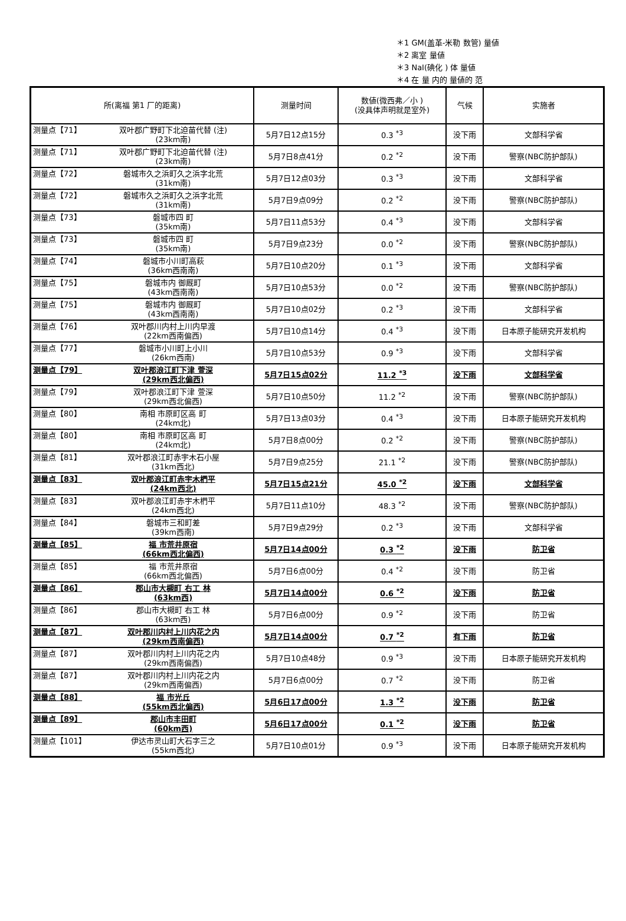＊1 GM(盖革-米勒 数管) 量値
＊2 离室 量値
＊3 NaI(碘化 ) 体 量値
＊4 在 量 内的 量値的 范
| 所(离福 第1 厂的距离) | 测量时间 | 数値(微西弗／小 ) (没具体声明就是室外) | 气候 | 实施者 |
| --- | --- | --- | --- | --- |
| 测量点【71】 双叶郡广野町下北迫苗代替 (注) (23km南) | 5月7日12点15分 | 0.3 <sup>*3</sup> | 没下雨 | 文部科学省 |
| 测量点【71】 双叶郡广野町下北迫苗代替 (注) (23km南) | 5月7日8点41分 | 0.2 <sup>*2</sup> | 没下雨 | 警察(NBC防护部队) |
| 测量点【72】 磐城市久之浜町久之浜字北荒 (31km南) | 5月7日12点03分 | 0.3 <sup>*3</sup> | 没下雨 | 文部科学省 |
| 测量点【72】 磐城市久之浜町久之浜字北荒 (31km南) | 5月7日9点09分 | 0.2 <sup>*2</sup> | 没下雨 | 警察(NBC防护部队) |
| 测量点【73】 磐城市四 町 (35km南) | 5月7日11点53分 | 0.4 <sup>*3</sup> | 没下雨 | 文部科学省 |
| 测量点【73】 磐城市四 町 (35km南) | 5月7日9点23分 | 0.0 <sup>*2</sup> | 没下雨 | 警察(NBC防护部队) |
| 测量点【74】 磐城市小川町高萩 (36km西南南) | 5月7日10点20分 | 0.1 <sup>*3</sup> | 没下雨 | 文部科学省 |
| 测量点【75】 磐城市内 御厩町 (43km西南南) | 5月7日10点53分 | 0.0 <sup>*2</sup> | 没下雨 | 警察(NBC防护部队) |
| 测量点【75】 磐城市内 御厩町 (43km西南南) | 5月7日10点02分 | 0.2 <sup>*3</sup> | 没下雨 | 文部科学省 |
| 测量点【76】 双叶郡川内村上川内早渡 (22km西南偏西) | 5月7日10点14分 | 0.4 <sup>*3</sup> | 没下雨 | 日本原子能研究开发机构 |
| 测量点【77】 磐城市小川町上小川 (26km西南) | 5月7日10点53分 | 0.9 <sup>*3</sup> | 没下雨 | 文部科学省 |
| 测量点【79】 双叶郡浪江町下津 萱深 (29km西北偏西) | 5月7日15点02分 | 11.2 <sup>*3</sup> | 没下雨 | 文部科学省 |
| 测量点【79】 双叶郡浪江町下津 萱深 (29km西北偏西) | 5月7日10点50分 | 11.2 <sup>*2</sup> | 没下雨 | 警察(NBC防护部队) |
| 测量点【80】 南相 市原町区高 町 (24km北) | 5月7日13点03分 | 0.4 <sup>*3</sup> | 没下雨 | 日本原子能研究开发机构 |
| 测量点【80】 南相 市原町区高 町 (24km北) | 5月7日8点00分 | 0.2 <sup>*2</sup> | 没下雨 | 警察(NBC防护部队) |
| 测量点【81】 双叶郡浪江町赤宇木石小屋 (31km西北) | 5月7日9点25分 | 21.1 <sup>*2</sup> | 没下雨 | 警察(NBC防护部队) |
| 测量点【83】 双叶郡浪江町赤宇木椚平 (24km西北) | 5月7日15点21分 | 45.0 <sup>*2</sup> | 没下雨 | 文部科学省 |
| 测量点【83】 双叶郡浪江町赤宇木椚平 (24km西北) | 5月7日11点10分 | 48.3 <sup>*2</sup> | 没下雨 | 警察(NBC防护部队) |
| 测量点【84】 磐城市三和町差 (39km西南) | 5月7日9点29分 | 0.2 <sup>*3</sup> | 没下雨 | 文部科学省 |
| 测量点【85】 福 市荒井原宿 (66km西北偏西) | 5月7日14点00分 | 0.3 <sup>*2</sup> | 没下雨 | 防卫省 |
| 测量点【85】 福 市荒井原宿 (66km西北偏西) | 5月7日6点00分 | 0.4 <sup>*2</sup> | 没下雨 | 防卫省 |
| 测量点【86】 郡山市大槻町 右工 林 (63km西) | 5月7日14点00分 | 0.6 <sup>*2</sup> | 没下雨 | 防卫省 |
| 测量点【86】 郡山市大槻町 右工 林 (63km西) | 5月7日6点00分 | 0.9 <sup>*2</sup> | 没下雨 | 防卫省 |
| 测量点【87】 双叶郡川内村上川内花之内 (29km西南偏西) | 5月7日14点00分 | 0.7 <sup>*2</sup> | 有下雨 | 防卫省 |
| 测量点【87】 双叶郡川内村上川内花之内 (29km西南偏西) | 5月7日10点48分 | 0.9 <sup>*3</sup> | 没下雨 | 日本原子能研究开发机构 |
| 测量点【87】 双叶郡川内村上川内花之内 (29km西南偏西) | 5月7日6点00分 | 0.7 <sup>*2</sup> | 没下雨 | 防卫省 |
| 测量点【88】 福 市光丘 (55km西北偏西) | 5月6日17点00分 | 1.3 <sup>*2</sup> | 没下雨 | 防卫省 |
| 测量点【89】 郡山市丰田町 (60km西) | 5月6日17点00分 | 0.1 <sup>*2</sup> | 没下雨 | 防卫省 |
| 测量点【101】 伊达市灵山町大石字三之 (55km西北) | 5月7日10点01分 | 0.9 <sup>*3</sup> | 没下雨 | 日本原子能研究开发机构 |